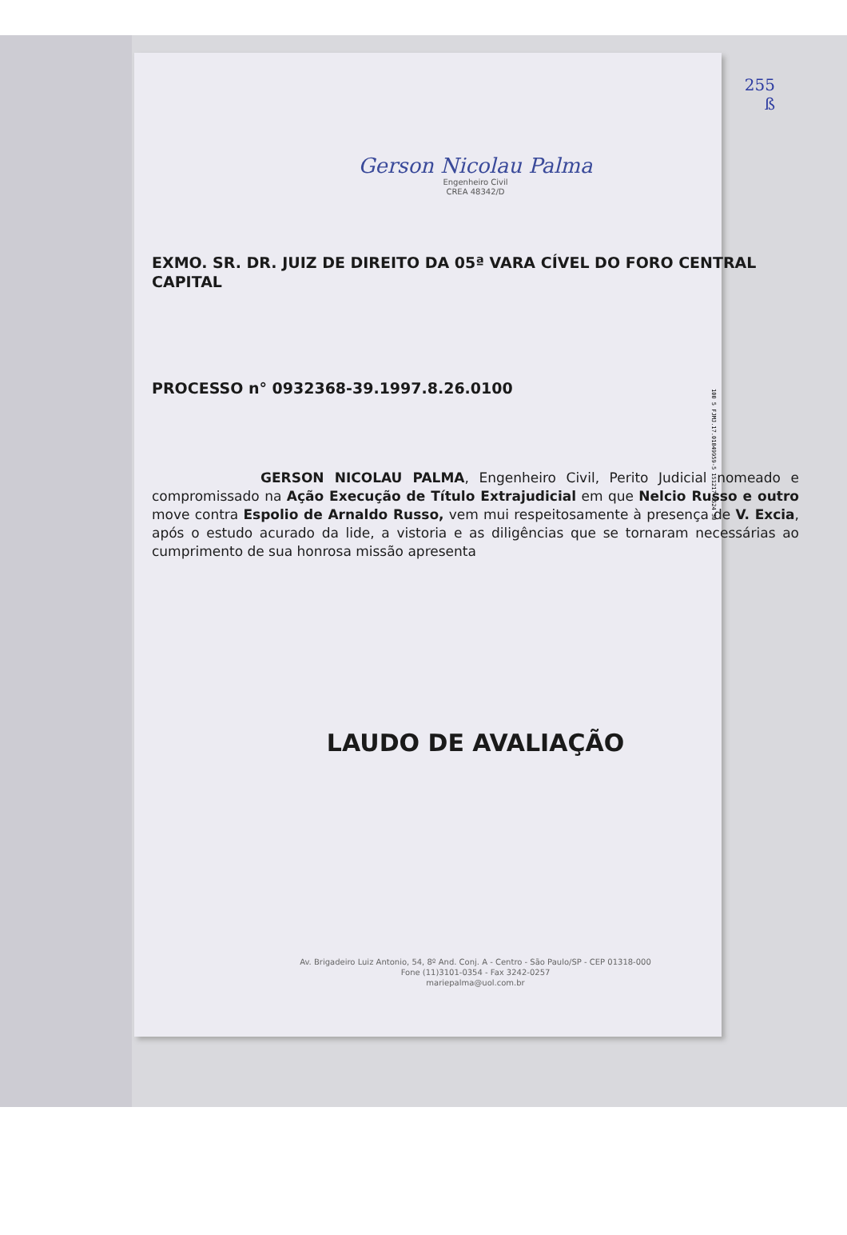100 5 FJMJ.17.01849959-5 151217 1524 30
255
ß
Gerson Nicolau Palma
Engenheiro Civil
CREA 48342/D
EXMO. SR. DR. JUIZ DE DIREITO DA 05ª VARA CÍVEL DO FORO CENTRAL CAPITAL
PROCESSO n° 0932368-39.1997.8.26.0100
        GERSON NICOLAU PALMA, Engenheiro Civil, Perito Judicial nomeado e compromissado na Ação Execução de Título Extrajudicial em que Nelcio Russo e outro move contra Espolio de Arnaldo Russo, vem mui respeitosamente à presença de V. Excia, após o estudo acurado da lide, a vistoria e as diligências que se tornaram necessárias ao cumprimento de sua honrosa missão apresenta
LAUDO DE AVALIAÇÃO
Av. Brigadeiro Luiz Antonio, 54, 8º And. Conj. A - Centro - São Paulo/SP - CEP 01318-000
Fone (11)3101-0354 - Fax 3242-0257
mariepalma@uol.com.br